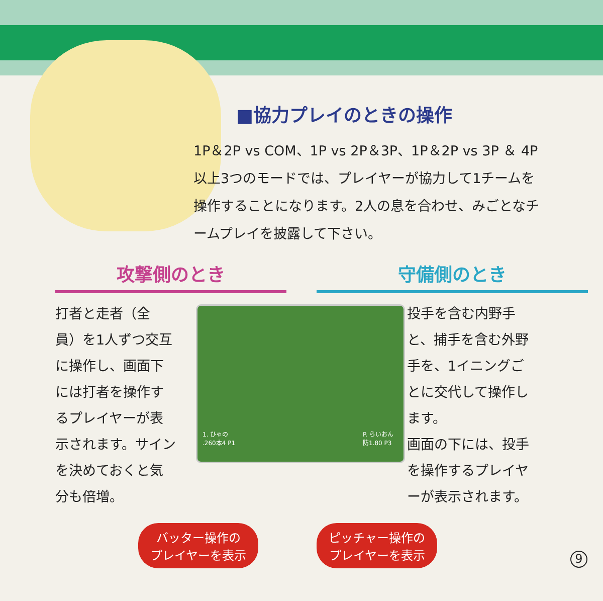■協力プレイのときの操作
1P＆2P vs COM、1P vs 2P＆3P、1P＆2P vs 3P ＆ 4P以上3つのモードでは、プレイヤーが協力して1チームを操作することになります。2人の息を合わせ、みごとなチームプレイを披露して下さい。
攻撃側のとき
打者と走者（全員）を1人ずつ交互に操作し、画面下には打者を操作するプレイヤーが表示されます。サインを決めておくと気分も倍増。
守備側のとき
投手を含む内野手と、捕手を含む外野手を、1イニングごとに交代して操作します。
画面の下には、投手を操作するプレイヤーが表示されます。
1. ひゃの
.260本4 P1
P. らいおん
防1.80 P3
バッター操作の
プレイヤーを表示
ピッチャー操作の
プレイヤーを表示
9